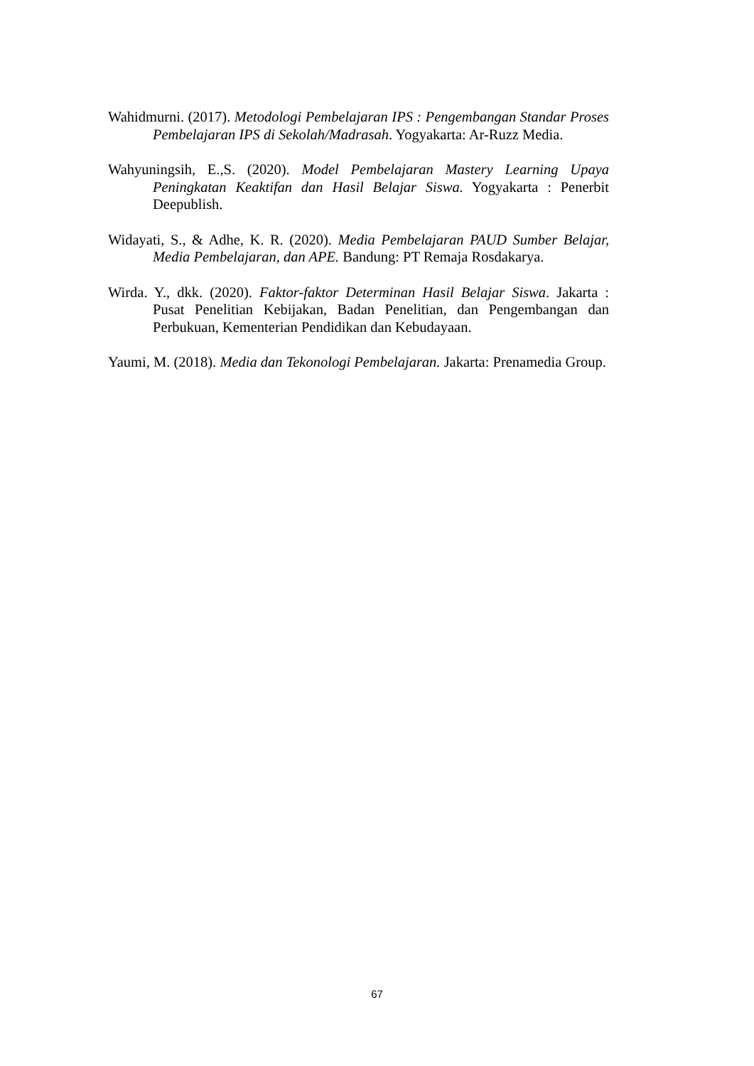Wahidmurni. (2017). Metodologi Pembelajaran IPS : Pengembangan Standar Proses Pembelajaran IPS di Sekolah/Madrasah. Yogyakarta: Ar-Ruzz Media.
Wahyuningsih, E.,S. (2020). Model Pembelajaran Mastery Learning Upaya Peningkatan Keaktifan dan Hasil Belajar Siswa. Yogyakarta : Penerbit Deepublish.
Widayati, S., & Adhe, K. R. (2020). Media Pembelajaran PAUD Sumber Belajar, Media Pembelajaran, dan APE. Bandung: PT Remaja Rosdakarya.
Wirda. Y., dkk. (2020). Faktor-faktor Determinan Hasil Belajar Siswa. Jakarta : Pusat Penelitian Kebijakan, Badan Penelitian, dan Pengembangan dan Perbukuan, Kementerian Pendidikan dan Kebudayaan.
Yaumi, M. (2018). Media dan Tekonologi Pembelajaran. Jakarta: Prenamedia Group.
67